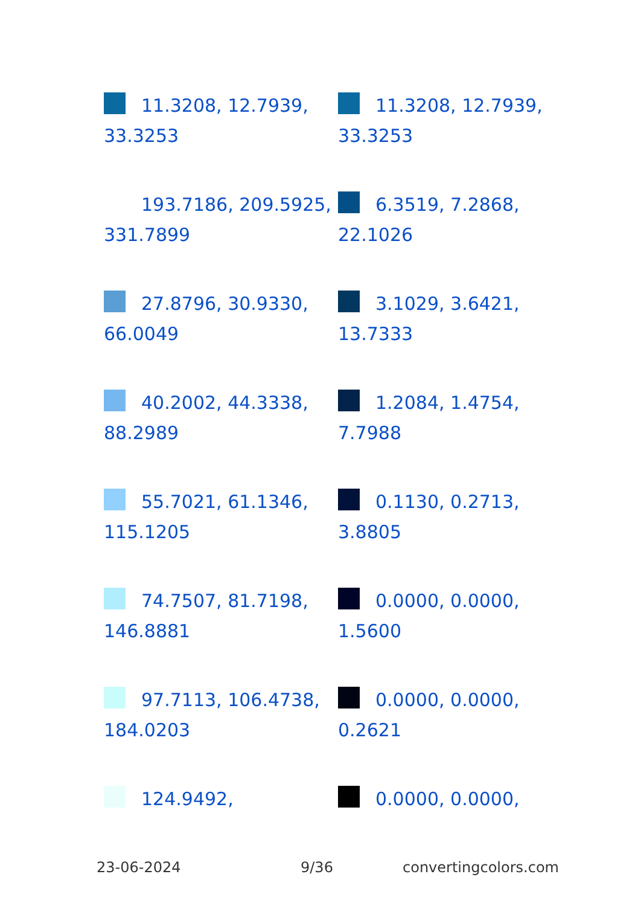11.3208, 12.7939, 33.3253
11.3208, 12.7939, 33.3253
193.7186, 209.5925, 331.7899
6.3519, 7.2868, 22.1026
27.8796, 30.9330, 66.0049
3.1029, 3.6421, 13.7333
40.2002, 44.3338, 88.2989
1.2084, 1.4754, 7.7988
55.7021, 61.1346, 115.1205
0.1130, 0.2713, 3.8805
74.7507, 81.7198, 146.8881
0.0000, 0.0000, 1.5600
97.7113, 106.4738, 184.0203
0.0000, 0.0000, 0.2621
124.9492,
0.0000, 0.0000,
23-06-2024 9/36 convertingcolors.com